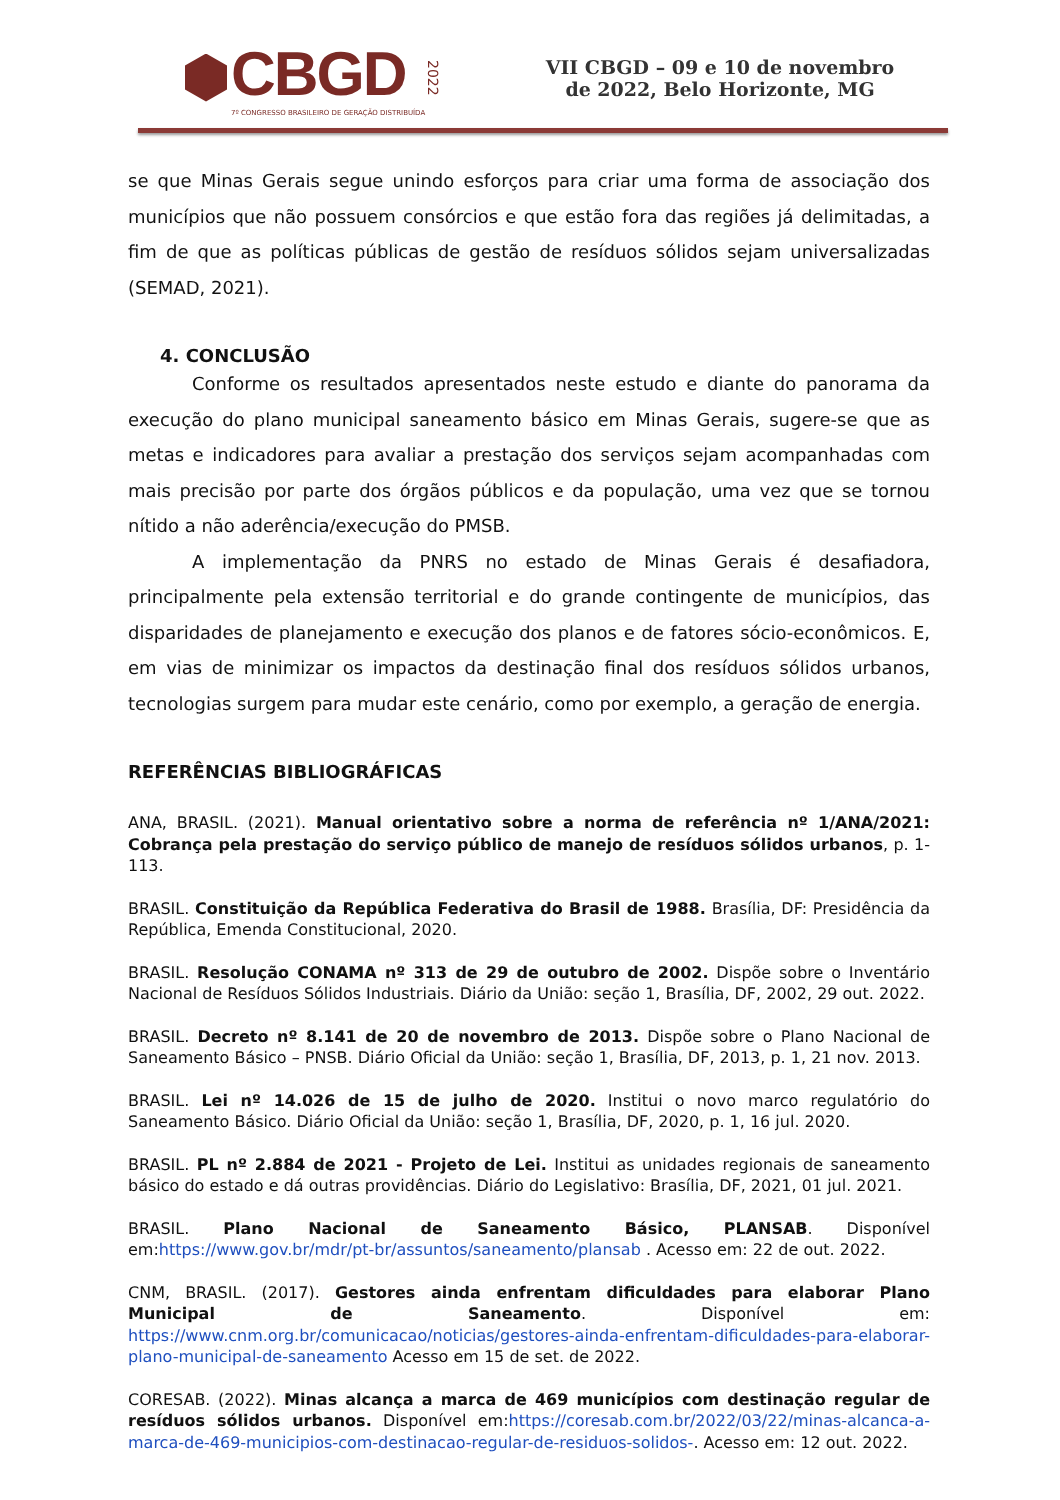CBGD
7º CONGRESSO BRASILEIRO DE GERAÇÃO DISTRIBUÍDA
2022
VII CBGD – 09 e 10 de novembro de 2022, Belo Horizonte, MG
se que Minas Gerais segue unindo esforços para criar uma forma de associação dos municípios que não possuem consórcios e que estão fora das regiões já delimitadas, a fim de que as políticas públicas de gestão de resíduos sólidos sejam universalizadas (SEMAD, 2021).
4. CONCLUSÃO
Conforme os resultados apresentados neste estudo e diante do panorama da execução do plano municipal saneamento básico em Minas Gerais, sugere-se que as metas e indicadores para avaliar a prestação dos serviços sejam acompanhadas com mais precisão por parte dos órgãos públicos e da população, uma vez que se tornou nítido a não aderência/execução do PMSB.
A implementação da PNRS no estado de Minas Gerais é desafiadora, principalmente pela extensão territorial e do grande contingente de municípios, das disparidades de planejamento e execução dos planos e de fatores sócio-econômicos. E, em vias de minimizar os impactos da destinação final dos resíduos sólidos urbanos, tecnologias surgem para mudar este cenário, como por exemplo, a geração de energia.
REFERÊNCIAS BIBLIOGRÁFICAS
ANA, BRASIL. (2021). Manual orientativo sobre a norma de referência nº 1/ANA/2021: Cobrança pela prestação do serviço público de manejo de resíduos sólidos urbanos, p. 1-113.
BRASIL. Constituição da República Federativa do Brasil de 1988. Brasília, DF: Presidência da República, Emenda Constitucional, 2020.
BRASIL. Resolução CONAMA nº 313 de 29 de outubro de 2002. Dispõe sobre o Inventário Nacional de Resíduos Sólidos Industriais. Diário da União: seção 1, Brasília, DF, 2002, 29 out. 2022.
BRASIL. Decreto nº 8.141 de 20 de novembro de 2013. Dispõe sobre o Plano Nacional de Saneamento Básico – PNSB. Diário Oficial da União: seção 1, Brasília, DF, 2013, p. 1, 21 nov. 2013.
BRASIL. Lei nº 14.026 de 15 de julho de 2020. Institui o novo marco regulatório do Saneamento Básico. Diário Oficial da União: seção 1, Brasília, DF, 2020, p. 1, 16 jul. 2020.
BRASIL. PL nº 2.884 de 2021 - Projeto de Lei. Institui as unidades regionais de saneamento básico do estado e dá outras providências. Diário do Legislativo: Brasília, DF, 2021, 01 jul. 2021.
BRASIL. Plano Nacional de Saneamento Básico, PLANSAB. Disponível em:https://www.gov.br/mdr/pt-br/assuntos/saneamento/plansab . Acesso em: 22 de out. 2022.
CNM, BRASIL. (2017). Gestores ainda enfrentam dificuldades para elaborar Plano Municipal de Saneamento. Disponível em: https://www.cnm.org.br/comunicacao/noticias/gestores-ainda-enfrentam-dificuldades-para-elaborar-plano-municipal-de-saneamento Acesso em 15 de set. de 2022.
CORESAB. (2022). Minas alcança a marca de 469 municípios com destinação regular de resíduos sólidos urbanos. Disponível em:https://coresab.com.br/2022/03/22/minas-alcanca-a-marca-de-469-municipios-com-destinacao-regular-de-residuos-solidos-. Acesso em: 12 out. 2022.